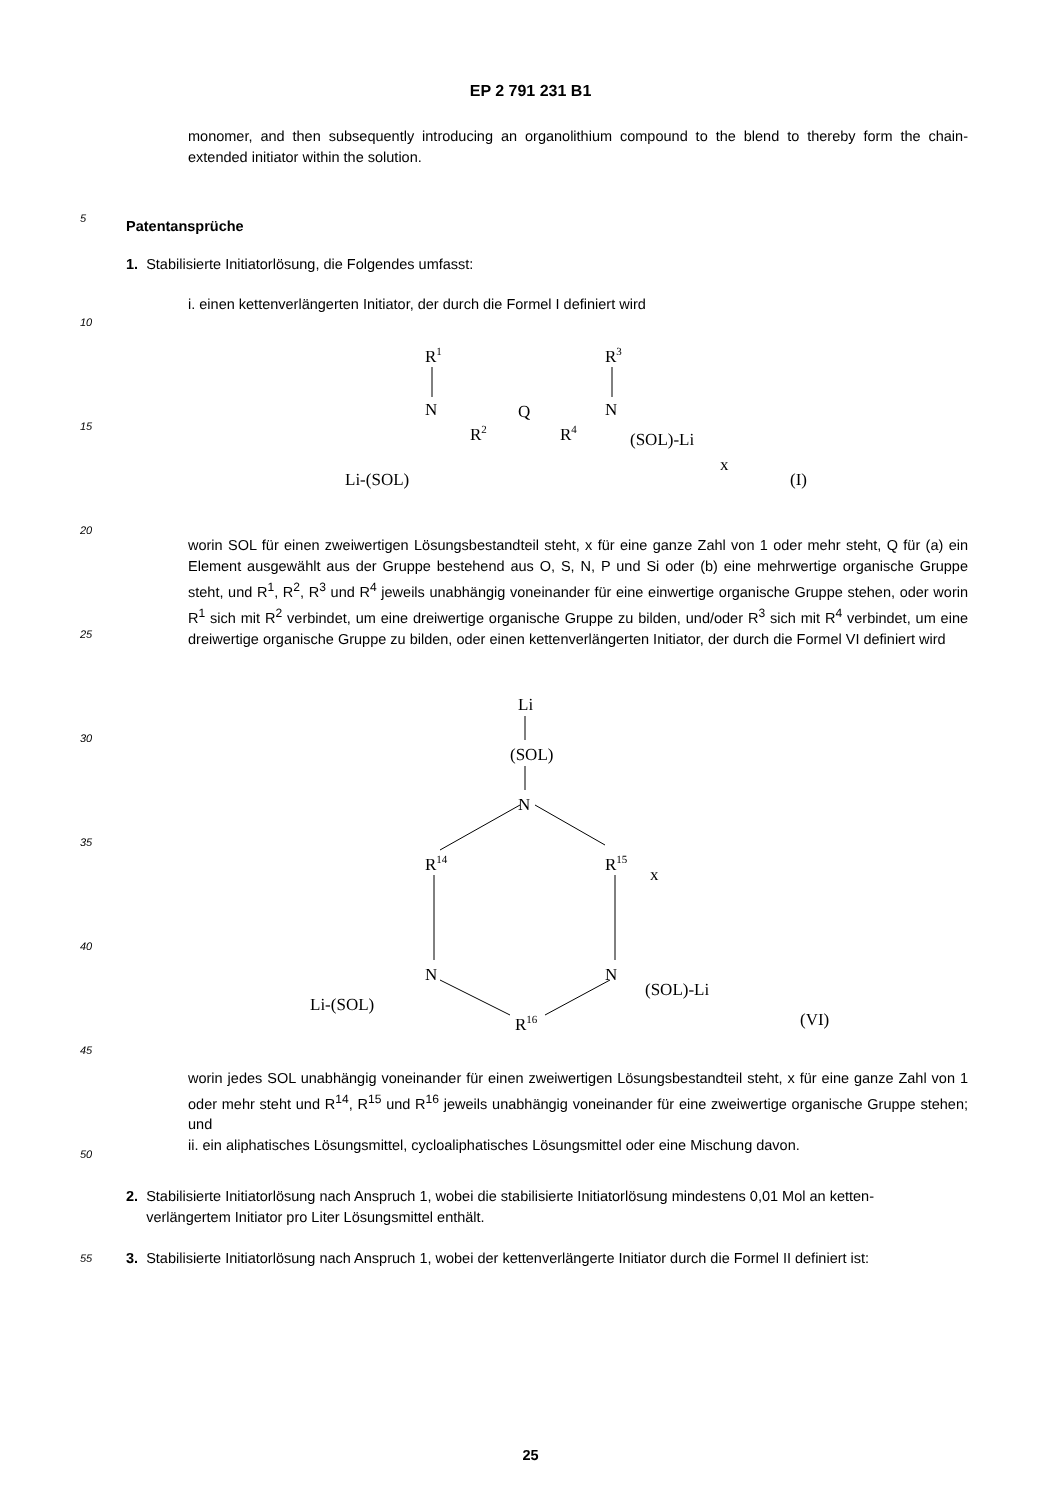EP 2 791 231 B1
monomer, and then subsequently introducing an organolithium compound to the blend to thereby form the chain-extended initiator within the solution.
Patentansprüche
1. Stabilisierte Initiatorlösung, die Folgendes umfasst:
i. einen kettenverlängerten Initiator, der durch die Formel I definiert wird
R1
N
R2
Q
R4
R3
N
Li-(SOL)
(SOL)-Li
x
(I)
worin SOL für einen zweiwertigen Lösungsbestandteil steht, x für eine ganze Zahl von 1 oder mehr steht, Q für (a) ein Element ausgewählt aus der Gruppe bestehend aus O, S, N, P und Si oder (b) eine mehrwertige organische Gruppe steht, und R<sup>1</sup>, R<sup>2</sup>, R<sup>3</sup> und R<sup>4</sup> jeweils unabhängig voneinander für eine einwertige organische Gruppe stehen, oder worin R<sup>1</sup> sich mit R<sup>2</sup> verbindet, um eine dreiwertige organische Gruppe zu bilden, und/oder R<sup>3</sup> sich mit R<sup>4</sup> verbindet, um eine dreiwertige organische Gruppe zu bilden, oder einen kettenverlängerten Initiator, der durch die Formel VI definiert wird
Li
(SOL)
N
R14
R15
x
N
N
R16
Li-(SOL)
(SOL)-Li
(VI)
worin jedes SOL unabhängig voneinander für einen zweiwertigen Lösungsbestandteil steht, x für eine ganze Zahl von 1 oder mehr steht und R<sup>14</sup>, R<sup>15</sup> und R<sup>16</sup> jeweils unabhängig voneinander für eine zweiwertige organische Gruppe stehen; und
ii. ein aliphatisches Lösungsmittel, cycloaliphatisches Lösungsmittel oder eine Mischung davon.
2. Stabilisierte Initiatorlösung nach Anspruch 1, wobei die stabilisierte Initiatorlösung mindestens 0,01 Mol an ketten-
verlängertem Initiator pro Liter Lösungsmittel enthält.
3. Stabilisierte Initiatorlösung nach Anspruch 1, wobei der kettenverlängerte Initiator durch die Formel II definiert ist:
25
5
10
15
20
25
30
35
40
45
50
55